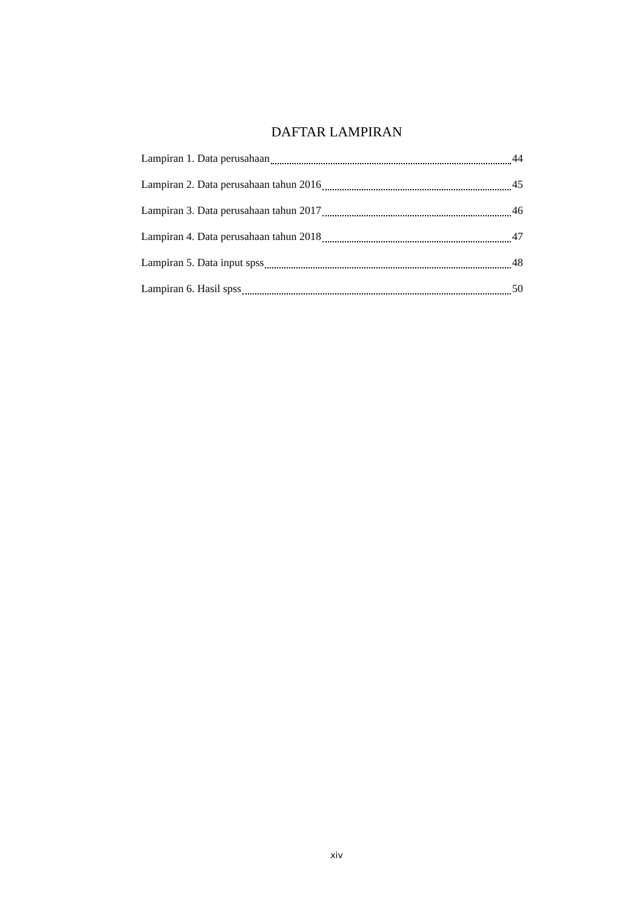DAFTAR LAMPIRAN
Lampiran 1. Data perusahaan 44
Lampiran 2. Data perusahaan tahun 2016 45
Lampiran 3. Data perusahaan tahun 2017 46
Lampiran 4. Data perusahaan tahun 2018 47
Lampiran 5. Data input spss 48
Lampiran 6. Hasil spss 50
xiv